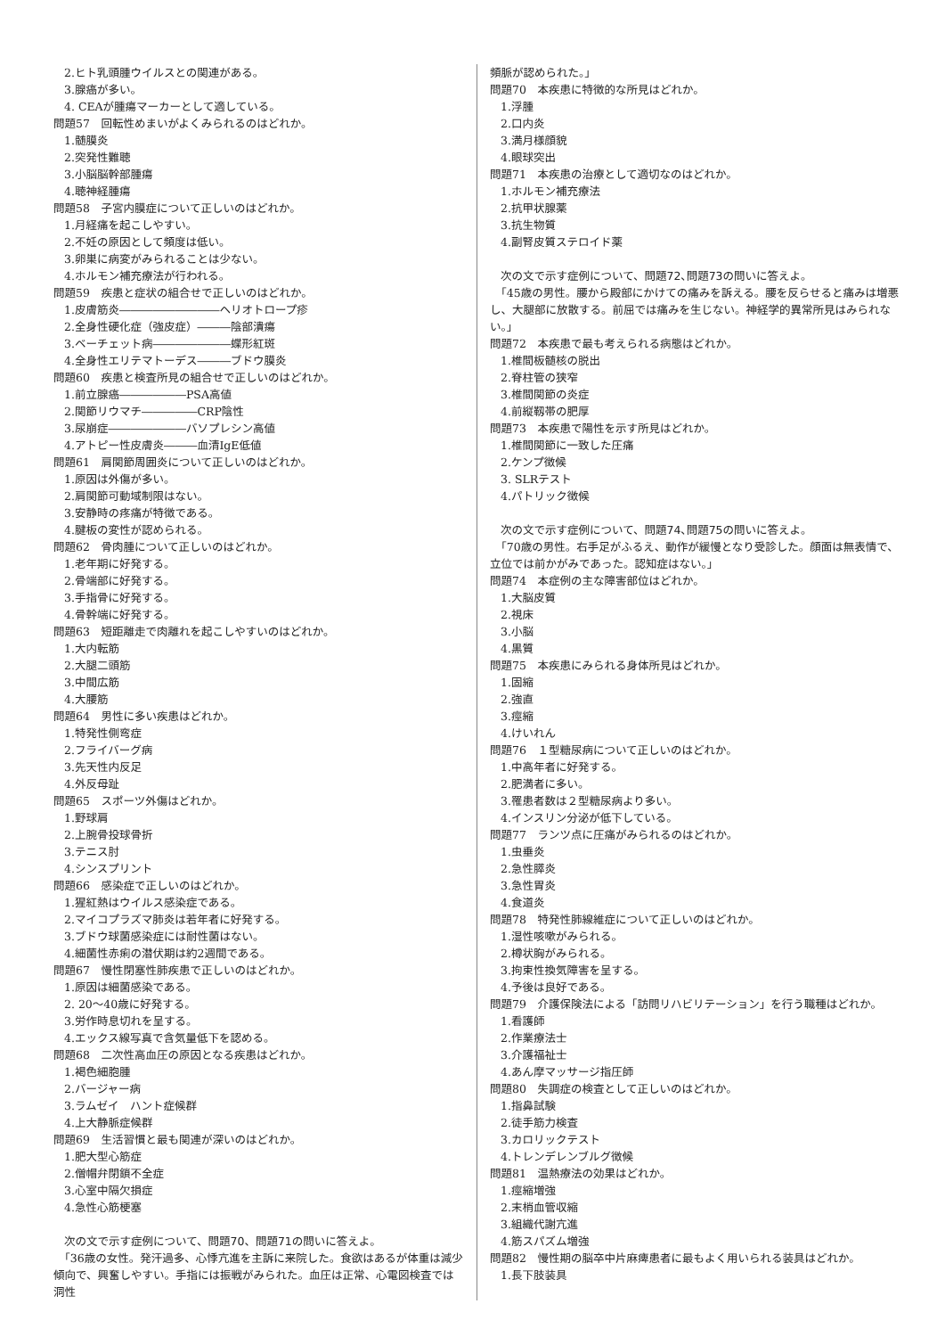2.ヒト乳頭腫ウイルスとの関連がある。
3.腺癌が多い。
4. CEAが腫瘍マーカーとして適している。
問題57　回転性めまいがよくみられるのはどれか。
1.髄膜炎
2.突発性難聴
3.小脳脳幹部腫瘍
4.聴神経腫瘍
問題58　子宮内膜症について正しいのはどれか。
1.月経痛を起こしやすい。
2.不妊の原因として頻度は低い。
3.卵巣に病変がみられることは少ない。
4.ホルモン補充療法が行われる。
問題59　疾患と症状の組合せで正しいのはどれか。
1.皮膚筋炎―――――――――ヘリオトロープ疹
2.全身性硬化症（強皮症）―――陰部潰瘍
3.ベーチェット病―――――――蝶形紅斑
4.全身性エリテマトーデス―――ブドウ膜炎
問題60　疾患と検査所見の組合せで正しいのはどれか。
1.前立腺癌――――――PSA高値
2.関節リウマチ―――――CRP陰性
3.尿崩症―――――――バソプレシン高値
4.アトピー性皮膚炎―――血清IgE低値
問題61　肩関節周囲炎について正しいのはどれか。
1.原因は外傷が多い。
2.肩関節可動域制限はない。
3.安静時の疼痛が特徴である。
4.腱板の変性が認められる。
問題62　骨肉腫について正しいのはどれか。
1.老年期に好発する。
2.骨端部に好発する。
3.手指骨に好発する。
4.骨幹端に好発する。
問題63　短距離走で肉離れを起こしやすいのはどれか。
1.大内転筋
2.大腿二頭筋
3.中間広筋
4.大腰筋
問題64　男性に多い疾患はどれか。
1.特発性側弯症
2.フライバーグ病
3.先天性内反足
4.外反母趾
問題65　スポーツ外傷はどれか。
1.野球肩
2.上腕骨投球骨折
3.テニス肘
4.シンスプリント
問題66　感染症で正しいのはどれか。
1.猩紅熱はウイルス感染症である。
2.マイコプラズマ肺炎は若年者に好発する。
3.ブドウ球菌感染症には耐性菌はない。
4.細菌性赤痢の潜伏期は約2週間である。
問題67　慢性閉塞性肺疾患で正しいのはどれか。
1.原因は細菌感染である。
2. 20〜40歳に好発する。
3.労作時息切れを呈する。
4.エックス線写真で含気量低下を認める。
問題68　二次性高血圧の原因となる疾患はどれか。
1.褐色細胞腫
2.バージャー病
3.ラムゼイ　ハント症候群
4.上大静脈症候群
問題69　生活習慣と最も関連が深いのはどれか。
1.肥大型心筋症
2.僧帽弁閉鎖不全症
3.心室中隔欠損症
4.急性心筋梗塞
次の文で示す症例について、問題70、問題71の問いに答えよ。
　「36歳の女性。発汗過多、心悸亢進を主訴に来院した。食欲はあるが体重は減少傾向で、興奮しやすい。手指には振戦がみられた。血圧は正常、心電図検査では洞性
頻脈が認められた。」
問題70　本疾患に特徴的な所見はどれか。
1.浮腫
2.口内炎
3.満月様顔貌
4.眼球突出
問題71　本疾患の治療として適切なのはどれか。
1.ホルモン補充療法
2.抗甲状腺薬
3.抗生物質
4.副腎皮質ステロイド薬
次の文で示す症例について、問題72､問題73の問いに答えよ。
　「45歳の男性。腰から殿部にかけての痛みを訴える。腰を反らせると痛みは増悪し、大腿部に放散する。前屈では痛みを生じない。神経学的異常所見はみられない。」
問題72　本疾患で最も考えられる病態はどれか。
1.椎間板髄核の脱出
2.脊柱管の狭窄
3.椎間関節の炎症
4.前縦靱帯の肥厚
問題73　本疾患で陽性を示す所見はどれか。
1.椎間関節に一致した圧痛
2.ケンプ徴候
3. SLRテスト
4.パトリック徴候
次の文で示す症例について、問題74､問題75の問いに答えよ。
　「70歳の男性。右手足がふるえ、動作が緩慢となり受診した。顔面は無表情で、立位では前かがみであった。認知症はない。」
問題74　本症例の主な障害部位はどれか。
1.大脳皮質
2.視床
3.小脳
4.黒質
問題75　本疾患にみられる身体所見はどれか。
1.固縮
2.強直
3.痙縮
4.けいれん
問題76　１型糖尿病について正しいのはどれか。
1.中高年者に好発する。
2.肥満者に多い。
3.罹患者数は２型糖尿病より多い。
4.インスリン分泌が低下している。
問題77　ランツ点に圧痛がみられるのはどれか。
1.虫垂炎
2.急性膵炎
3.急性胃炎
4.食道炎
問題78　特発性肺線維症について正しいのはどれか。
1.湿性咳嗽がみられる。
2.樽状胸がみられる。
3.拘束性換気障害を呈する。
4.予後は良好である。
問題79　介護保険法による「訪問リハビリテーション」を行う職種はどれか。
1.看護師
2.作業療法士
3.介護福祉士
4.あん摩マッサージ指圧師
問題80　失調症の検査として正しいのはどれか。
1.指鼻試験
2.徒手筋力検査
3.カロリックテスト
4.トレンデレンブルグ徴候
問題81　温熱療法の効果はどれか。
1.痙縮増強
2.末梢血管収縮
3.組織代謝亢進
4.筋スパズム増強
問題82　慢性期の脳卒中片麻痺患者に最もよく用いられる装具はどれか。
1.長下肢装具